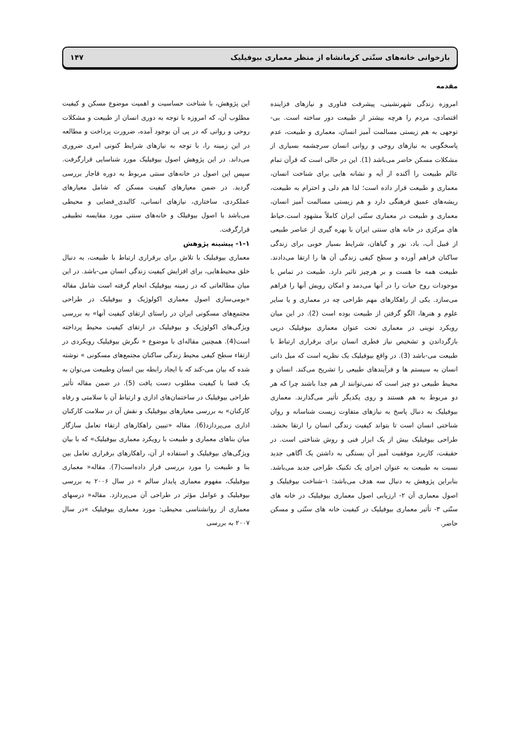بازخوانی خانه‌های سنّتی کرمانشاه از منظر معماری بیوفیلیک ۱۴۷
مقدمه
امروزه زندگی شهرنشینی، پیشرفت فناوری و نیازهای فزاینده اقتصادی، مردم را هرچه بیشتر از طبیعت دور ساخته است. بی-توجهی به هم زیستی مسالمت آمیز انسان، معماری و طبیعت، عدم پاسخگویی به نیازهای روحی و روانی انسان سرچشمه بسیاری از مشکلات مسکن حاضر می‌باشد (1). این در حالی است که قرآن تمام عالم طبیعت را آکنده از آیه و نشانه هایی برای شناخت انسان، معماری و طبیعت قرار داده است؛ لذا هم دلی و احترام به طبیعت، ریشه‌های عمیق فرهنگی دارد و هم زیستی مسالمت آمیز انسان، معماری و طبیعت در معماری سنّتی ایران کاملاً مشهود است.حیاط های مرکزی در خانه های سنتی ایران با بهره گیری از عناصر طبیعی از قبیل آب، باد، نور و گیاهان، شرایط بسیار خوبی برای زندگی ساکنان فراهم آورده و سطح کیفی زندگی آن ها را ارتقا می‌دادند. طبیعت همه جا هست و بر هرچیز تاثیر دارد. طبیعت در تماس با موجودات روح حیات را در آنها می‌دمد و امکان رویش آنها را فراهم می‌سازد. یکی از راهکارهای مهم طراحی چه در معماری و یا سایر علوم و هنرها، الگو گرفتن از طبیعت بوده است (2). در این میان رویکرد نوینی در معماری تحت عنوان معماری بیوفیلیک درپی بازگرداندن و تشخیص نیاز فطری انسان برای برقراری ارتباط با طبیعت می-باشد (3). در واقع بیوفیلیک یک نظریه است که میل ذاتی انسان به سیستم ها و فرآیندهای طبیعی را تشریح می‌کند. انسان و محیط طبیعی دو چیز است که نمی‌توانند از هم جدا باشند چرا که هر دو مربوط به هم هستند و روی یکدیگر تأثیر می‌گذارند. معماری بیوفیلیک به دنبال پاسخ به نیازهای متفاوت زیست شناسانه و روان شناختی انسان است تا بتواند کیفیت زندگی انسان را ارتقا بخشد. طراحی بیوفیلیک بیش از یک ابزار فنی و روش شناختی است. در حقیقت، کاربرد موفقیت آمیز آن بستگی به داشتن یک آگاهی جدید نسبت به طبیعت به عنوان اجرای یک تکنیک طراحی جدید می‌باشد. بنابراین پژوهش به دنبال سه هدف می‌باشد: ۱-شناخت بیوفیلیک و اصول معماری آن ۲- ارزیابی اصول معماری بیوفیلیک در خانه های سنّتی ۳- تأثیر معماری بیوفیلیک در کیفیت خانه های سنّتی و مسکن حاضر.
این پژوهش، با شناخت حساسیت و اهمیت موضوع مسکن و کیفیت مطلوب آن، که امروزه با توجه به دوری انسان از طبیعت و مشکلات روحی و روانی که در پی آن بوجود آمده، ضرورت پرداخت و مطالعه در این زمینه را، با توجه به نیازهای شرایط کنونی امری ضروری می‌داند. در این پژوهش اصول بیوفیلیک مورد شناسایی قرارگرفت. سپس این اصول در خانه‌های سنتی مربوط به دوره قاجار بررسی گردید. در ضمن معیارهای کیفیت مسکن که شامل معیارهای عملکردی، ساختاری، نیازهای انسانی، کالبدی_فضایی و محیطی می‌باشد با اصول بیوفیلک و خانه‌های سنتی مورد مقایسه تطبیقی قرارگرفت.
۱-۱- پیشینه پژوهش
معماری بیوفیلیک با تلاش برای برقراری ارتباط با طبیعت، به دنبال خلق محیط‌هایی، برای افزایش کیفیت زندگی انسان می-باشد. در این میان مطالعاتی که در زمینه بیوفیلیک انجام گرفته است شامل مقاله «بومی‌سازی اصول معماری اکولوژیک و بیوفیلیک در طراحی مجتمع‌های مسکونی ایران در راستای ارتقای کیفیت آنها» به بررسی ویژگی‌های اکولوژیک و بیوفیلیک در ارتقای کیفیت محیط پرداخته است(4). همچنین مقاله‌ای با موضوع « نگرش بیوفیلیک رویکردی در ارتقاء سطح کیفی محیط زندگی ساکنان مجتمع‌های مسکونی » نوشته شده که بیان می-کند که با ایجاد رابطه بین انسان وطبیعت می‌توان به یک فضا با کیفیت مطلوب دست یافت (5). در ضمن مقاله تأثیر طراحی بیوفیلیک در ساختمان‌های اداری و ارتباط آن با سلامتی و رفاه کارکنان» به بررسی معیارهای بیوفیلیک و نقش آن در سلامت کارکنان اداری می‌پردازد(6). مقاله «تبیین راهکارهای ارتقاء تعامل سازگار میان بناهای معماری و طبیعت با رویکرد معماری بیوفیلیک» که با بیان ویژگی‌های بیوفیلیک و استفاده از آن، راهکارهای برقراری تعامل بین بنا و طبیعت را مورد بررسی قرار داده‌است(7). مقاله« معماری بیوفیلیک، مفهوم معماری پایدار سالم » در سال ۲۰۰۶ به بررسی بیوفیلیک و عوامل مؤثر در طراحی آن می‌پردازد. مقاله« درسهای معماری از روانشناسی محیطی: مورد معماری بیوفیلیک »در سال ۲۰۰۷ به بررسی